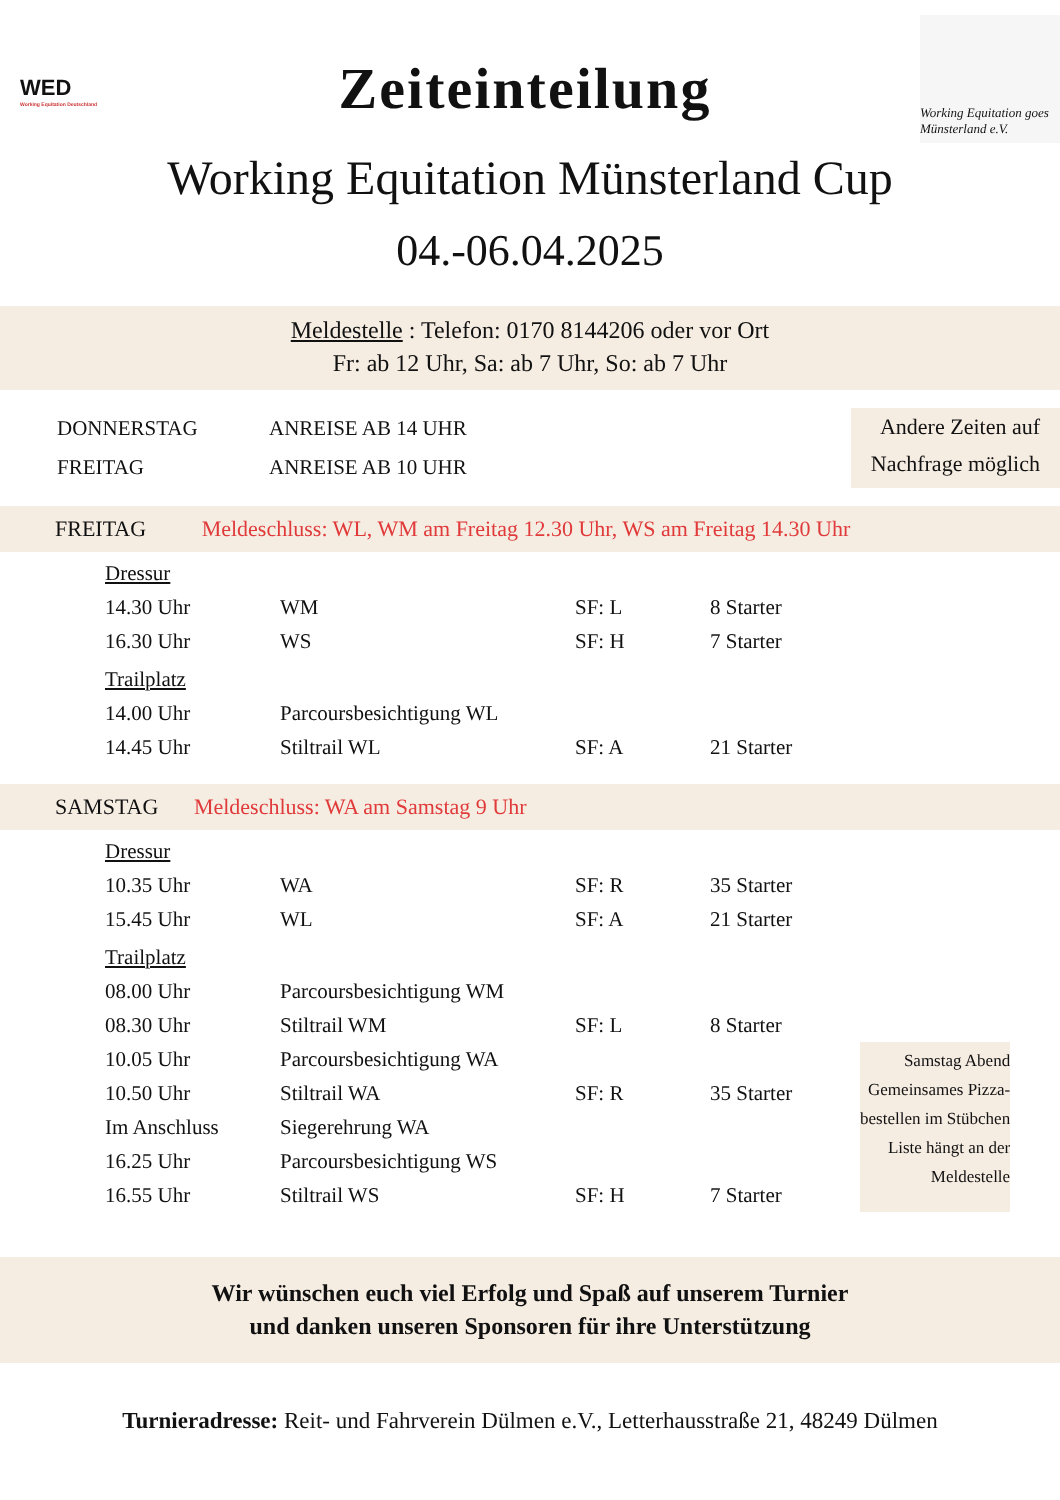WED
Working Equitation Deutschland
Zeiteinteilung
Working Equitation goes Münsterland e.V.
Working Equitation Münsterland Cup
04.-06.04.2025
Meldestelle : Telefon: 0170 8144206 oder vor Ort
Fr: ab 12 Uhr, Sa: ab 7 Uhr, So: ab 7 Uhr
| DONNERSTAG | ANREISE AB 14 UHR |
| FREITAG | ANREISE AB 10 UHR |
Andere Zeiten auf
Nachfrage möglich
FREITAG Meldeschluss: WL, WM am Freitag 12.30 Uhr, WS am Freitag 14.30 Uhr
| Dressur | | | |
| 14.30 Uhr | WM | SF: L | 8 Starter |
| 16.30 Uhr | WS | SF: H | 7 Starter |
| Trailplatz | | | |
| 14.00 Uhr | Parcoursbesichtigung WL | | |
| 14.45 Uhr | Stiltrail WL | SF: A | 21 Starter |
SAMSTAG Meldeschluss: WA am Samstag 9 Uhr
| Dressur | | | | |
| 10.35 Uhr | WA | SF: R | 35 Starter | |
| 15.45 Uhr | WL | SF: A | 21 Starter | |
| Trailplatz | | | | |
| 08.00 Uhr | Parcoursbesichtigung WM | | | |
| 08.30 Uhr | Stiltrail WM | SF: L | 8 Starter | |
| 10.05 Uhr | Parcoursbesichtigung WA | | | Samstag Abend Gemeinsames Pizza- bestellen im Stübchen Liste hängt an der Meldestelle |
| 10.50 Uhr | Stiltrail WA | SF: R | 35 Starter | |
| Im Anschluss | Siegerehrung WA | | | |
| 16.25 Uhr | Parcoursbesichtigung WS | | | |
| 16.55 Uhr | Stiltrail WS | SF: H | 7 Starter | |
Wir wünschen euch viel Erfolg und Spaß auf unserem Turnier
und danken unseren Sponsoren für ihre Unterstützung
Turnieradresse: Reit- und Fahrverein Dülmen e.V., Letterhausstraße 21, 48249 Dülmen